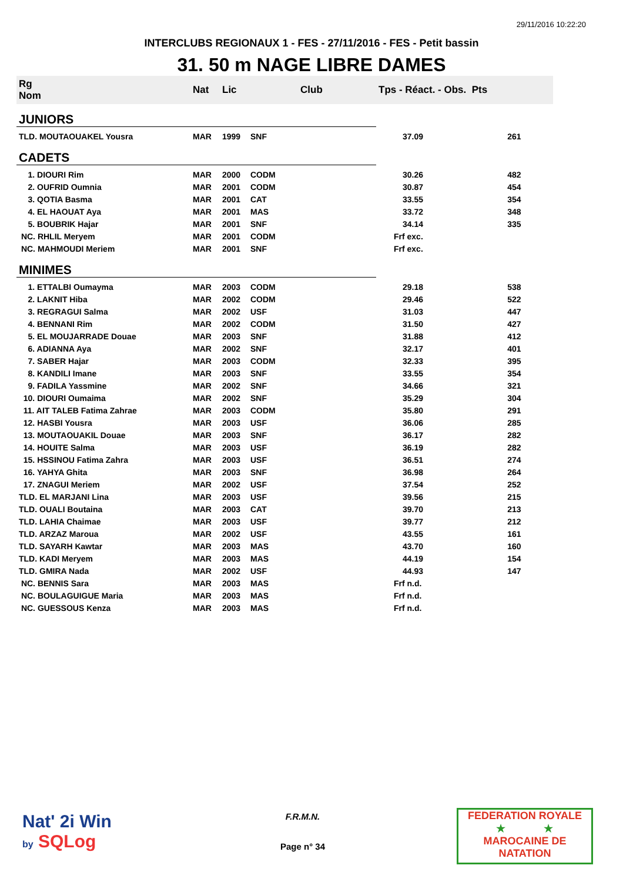29/11/2016 10:22:20
INTERCLUBS REGIONAUX 1 - FES - 27/11/2016 - FES - Petit bassin
31. 50 m NAGE LIBRE DAMES
| Rg Nom | | Nat | Lic | Club | Tps - Réact. - Obs. Pts | |
| --- | --- | --- | --- | --- | --- | --- |
| JUNIORS | | | | | | |
| TLD. MOUTAOUAKEL Yousra | | MAR | 1999 | SNF | 37.09 | 261 |
| CADETS | | | | | | |
| 1. DIOURI Rim | | MAR | 2000 | CODM | 30.26 | 482 |
| 2. OUFRID Oumnia | | MAR | 2001 | CODM | 30.87 | 454 |
| 3. QOTIA Basma | | MAR | 2001 | CAT | 33.55 | 354 |
| 4. EL HAOUAT Aya | | MAR | 2001 | MAS | 33.72 | 348 |
| 5. BOUBRIK Hajar | | MAR | 2001 | SNF | 34.14 | 335 |
| NC. RHLIL Meryem | | MAR | 2001 | CODM | Frf exc. | |
| NC. MAHMOUDI Meriem | | MAR | 2001 | SNF | Frf exc. | |
| MINIMES | | | | | | |
| 1. ETTALBI Oumayma | | MAR | 2003 | CODM | 29.18 | 538 |
| 2. LAKNIT Hiba | | MAR | 2002 | CODM | 29.46 | 522 |
| 3. REGRAGUI Salma | | MAR | 2002 | USF | 31.03 | 447 |
| 4. BENNANI Rim | | MAR | 2002 | CODM | 31.50 | 427 |
| 5. EL MOUJARRADE Douae | | MAR | 2003 | SNF | 31.88 | 412 |
| 6. ADIANNA Aya | | MAR | 2002 | SNF | 32.17 | 401 |
| 7. SABER Hajar | | MAR | 2003 | CODM | 32.33 | 395 |
| 8. KANDILI Imane | | MAR | 2003 | SNF | 33.55 | 354 |
| 9. FADILA Yassmine | | MAR | 2002 | SNF | 34.66 | 321 |
| 10. DIOURI Oumaima | | MAR | 2002 | SNF | 35.29 | 304 |
| 11. AIT TALEB Fatima Zahrae | | MAR | 2003 | CODM | 35.80 | 291 |
| 12. HASBI Yousra | | MAR | 2003 | USF | 36.06 | 285 |
| 13. MOUTAOUAKIL Douae | | MAR | 2003 | SNF | 36.17 | 282 |
| 14. HOUITE Salma | | MAR | 2003 | USF | 36.19 | 282 |
| 15. HSSINOU Fatima Zahra | | MAR | 2003 | USF | 36.51 | 274 |
| 16. YAHYA Ghita | | MAR | 2003 | SNF | 36.98 | 264 |
| 17. ZNAGUI Meriem | | MAR | 2002 | USF | 37.54 | 252 |
| TLD. EL MARJANI Lina | | MAR | 2003 | USF | 39.56 | 215 |
| TLD. OUALI Boutaina | | MAR | 2003 | CAT | 39.70 | 213 |
| TLD. LAHIA Chaimae | | MAR | 2003 | USF | 39.77 | 212 |
| TLD. ARZAZ Maroua | | MAR | 2002 | USF | 43.55 | 161 |
| TLD. SAYARH Kawtar | | MAR | 2003 | MAS | 43.70 | 160 |
| TLD. KADI Meryem | | MAR | 2003 | MAS | 44.19 | 154 |
| TLD. GMIRA Nada | | MAR | 2002 | USF | 44.93 | 147 |
| NC. BENNIS Sara | | MAR | 2003 | MAS | Frf n.d. | |
| NC. BOULAGUIGUE Maria | | MAR | 2003 | MAS | Frf n.d. | |
| NC. GUESSOUS Kenza | | MAR | 2003 | MAS | Frf n.d. | |
Nat' 2i Win
by SQLog
F.R.M.N.
Page n° 34
FEDERATION ROYALE
★ ★
MAROCAINE DE NATATION